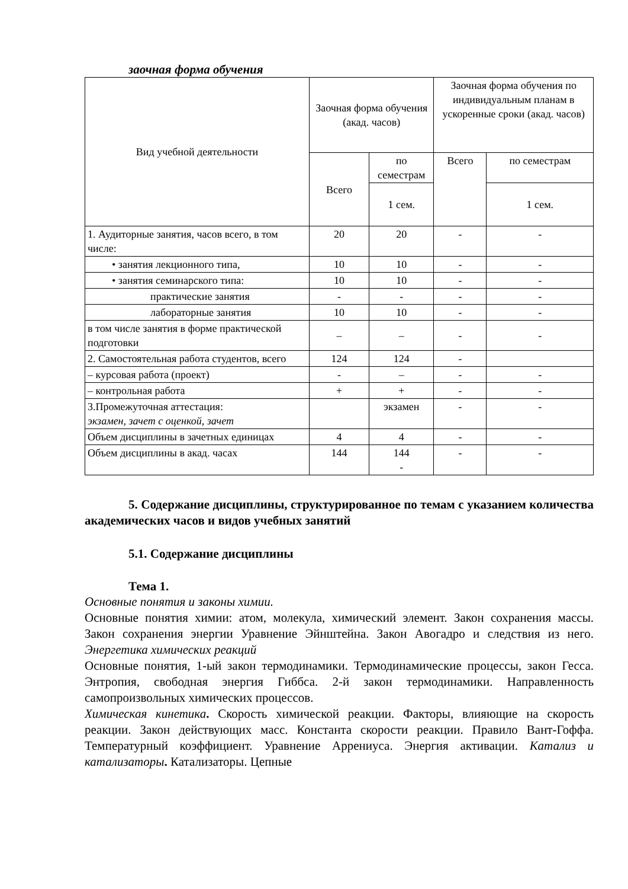заочная форма обучения
| Вид учебной деятельности | Заочная форма обучения (акад. часов) | | Заочная форма обучения по индивидуальным планам в ускоренные сроки (акад. часов) | |
| --- | --- | --- | --- | --- |
| | Всего | по семестрам | Всего | по семестрам |
| | | 1 сем. | | 1 сем. |
| 1. Аудиторные занятия, часов всего, в том числе: | 20 | 20 | - | - |
| • занятия лекционного типа, | 10 | 10 | - | - |
| • занятия семинарского типа: | 10 | 10 | - | - |
| практические занятия | - | - | - | - |
| лабораторные занятия | 10 | 10 | - | - |
| в том числе занятия в форме практической подготовки | – | – | - | - |
| 2. Самостоятельная работа студентов, всего | 124 | 124 | - | |
| – курсовая работа (проект) | - | – | - | - |
| – контрольная работа | + | + | - | - |
| 3.Промежуточная аттестация: экзамен, зачет с оценкой, зачет | | экзамен | - | - |
| Объем дисциплины в зачетных единицах | 4 | 4 | - | - |
| Объем дисциплины в акад. часах | 144 | 144 - | - | - |
5. Содержание дисциплины, структурированное по темам с указанием количества академических часов и видов учебных занятий
5.1. Содержание дисциплины
Тема 1.
Основные понятия и законы химии.
Основные понятия химии: атом, молекула, химический элемент. Закон сохранения массы. Закон сохранения энергии Уравнение Эйнштейна. Закон Авогадро и следствия из него. Энергетика химических реакций
Основные понятия, 1-ый закон термодинамики. Термодинамические процессы, закон Гесса. Энтропия, свободная энергия Гиббса. 2-й закон термодинамики. Направленность самопроизвольных химических процессов.
Химическая кинетика. Скорость химической реакции. Факторы, влияющие на скорость реакции. Закон действующих масс. Константа скорости реакции. Правило Вант-Гоффа. Температурный коэффициент. Уравнение Аррениуса. Энергия активации. Катализ и катализаторы. Катализаторы. Цепные